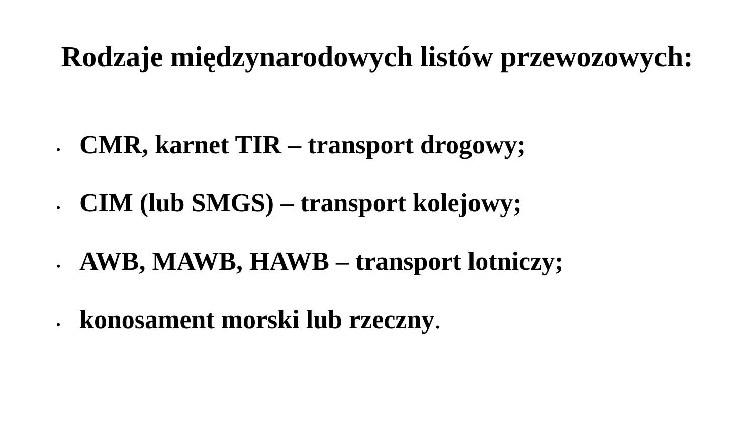Rodzaje międzynarodowych listów przewozowych:
• CMR, karnet TIR – transport drogowy;
• CIM (lub SMGS) – transport kolejowy;
• AWB, MAWB, HAWB – transport lotniczy;
• konosament morski lub rzeczny.